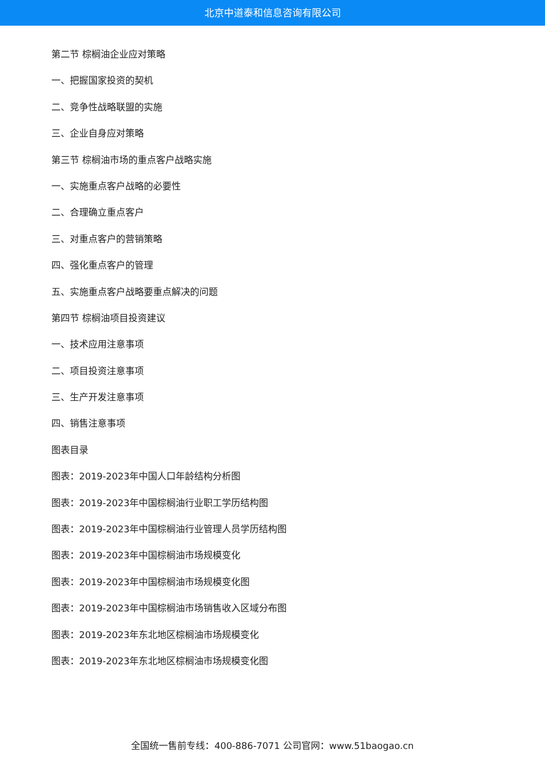北京中道泰和信息咨询有限公司
第二节 棕榈油企业应对策略
一、把握国家投资的契机
二、竞争性战略联盟的实施
三、企业自身应对策略
第三节 棕榈油市场的重点客户战略实施
一、实施重点客户战略的必要性
二、合理确立重点客户
三、对重点客户的营销策略
四、强化重点客户的管理
五、实施重点客户战略要重点解决的问题
第四节 棕榈油项目投资建议
一、技术应用注意事项
二、项目投资注意事项
三、生产开发注意事项
四、销售注意事项
图表目录
图表：2019-2023年中国人口年龄结构分析图
图表：2019-2023年中国棕榈油行业职工学历结构图
图表：2019-2023年中国棕榈油行业管理人员学历结构图
图表：2019-2023年中国棕榈油市场规模变化
图表：2019-2023年中国棕榈油市场规模变化图
图表：2019-2023年中国棕榈油市场销售收入区域分布图
图表：2019-2023年东北地区棕榈油市场规模变化
图表：2019-2023年东北地区棕榈油市场规模变化图
全国统一售前专线：400-886-7071 公司官网：www.51baogao.cn